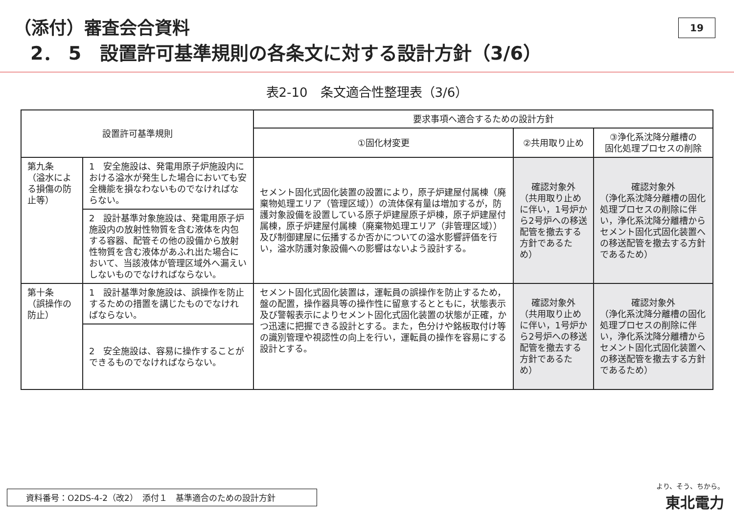（添付）審査会合資料
2． 5　設置許可基準規則の各条文に対する設計方針（3/6）
19
表2-10　条文適合性整理表（3/6）
| 設置許可基準規則 | | 要求事項へ適合するための設計方針 | | |
| --- | --- | --- | --- | --- |
| | | ①固化材変更 | ②共用取り止め | ③浄化系沈降分離槽の 固化処理プロセスの削除 |
| 第九条 （溢水による損傷の防止等） | 1 安全施設は、発電用原子炉施設内における溢水が発生した場合においても安全機能を損なわないものでなければならない。 | セメント固化式固化装置の設置により，原子炉建屋付属棟（廃棄物処理エリア（管理区域））の流体保有量は増加するが，防護対象設備を設置している原子炉建屋原子炉棟，原子炉建屋付属棟，原子炉建屋付属棟（廃棄物処理エリア（非管理区域））及び制御建屋に伝播するか否かについての溢水影響評価を行い，溢水防護対象設備への影響はないよう設計する。 | 確認対象外 （共用取り止めに伴い，1号炉から2号炉への移送配管を撤去する方針であるため） | 確認対象外 （浄化系沈降分離槽の固化処理プロセスの削除に伴い，浄化系沈降分離槽からセメント固化式固化装置への移送配管を撤去する方針であるため） |
| | 2 設計基準対象施設は、発電用原子炉施設内の放射性物質を含む液体を内包する容器、配管その他の設備から放射性物質を含む液体があふれ出た場合において、当該液体が管理区域外へ漏えいしないものでなければならない。 | | | |
| 第十条 （誤操作の防止） | 1 設計基準対象施設は、誤操作を防止するための措置を講じたものでなければならない。 | セメント固化式固化装置は，運転員の誤操作を防止するため，盤の配置，操作器具等の操作性に留意するとともに，状態表示及び警報表示によりセメント固化式固化装置の状態が正確，かつ迅速に把握できる設計とする。また，色分けや銘板取付け等の識別管理や視認性の向上を行い，運転員の操作を容易にする設計とする。 | 確認対象外 （共用取り止めに伴い，1号炉から2号炉への移送配管を撤去する方針であるため） | 確認対象外 （浄化系沈降分離槽の固化処理プロセスの削除に伴い，浄化系沈降分離槽からセメント固化式固化装置への移送配管を撤去する方針であるため） |
| | 2 安全施設は、容易に操作することができるものでなければならない。 | | | |
資料番号：O2DS-4-2（改2）　添付１　基準適合のための設計方針 より、そう、ちから。
東北電力